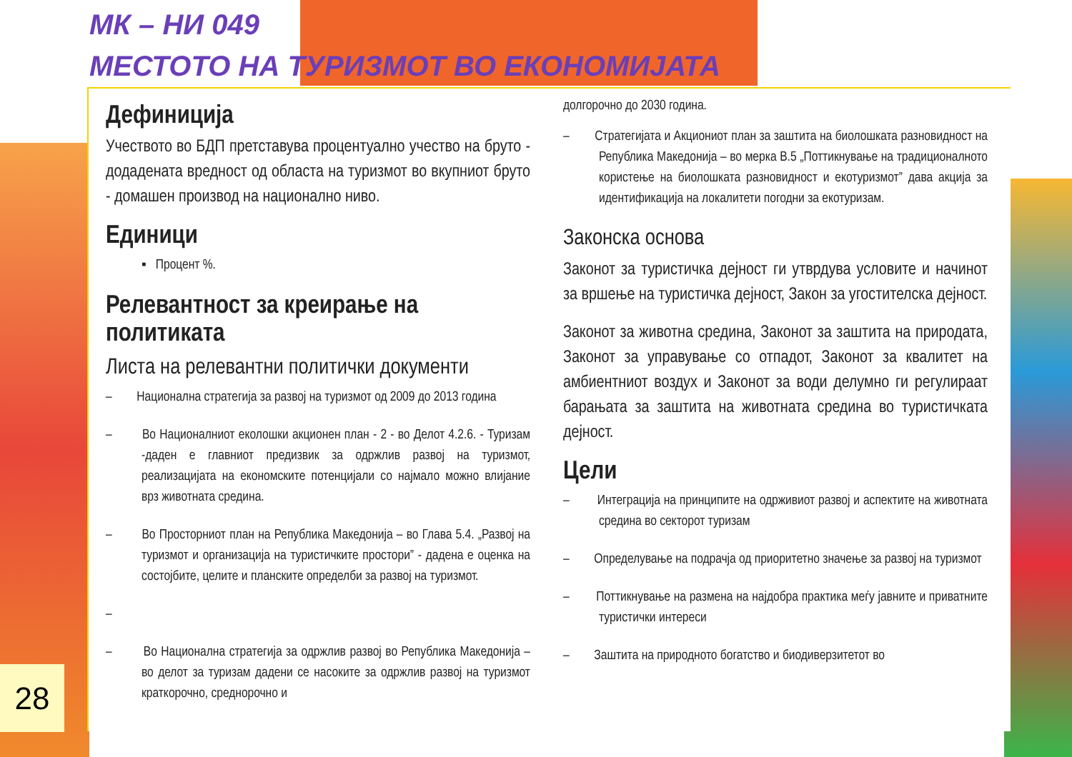МК – НИ 049
МЕСТОТО НА ТУРИЗМОТ ВО ЕКОНОМИЈАТА
Дефиниција
Учеството во БДП претставува процентуално учество на бруто - додадената вредност од областа на туризмот во вкупниот бруто - домашен производ на национално ниво.
Единици
▪ Процент %.
Релевантност за креирање на политиката
Листа на релевантни политички документи
– Национална стратегија за развој на туризмот од 2009 до 2013 година
– Во Националниот еколошки акционен план - 2 - во Делот 4.2.6. - Туризам -даден е главниот предизвик за одржлив развој на туризмот, реализацијата на економските потенцијали со најмало можно влијание врз животната средина.
– Во Просторниот план на Република Македонија – во Глава 5.4. „Развој на туризмот и организација на туристичките простори” - дадена е оценка на состојбите, целите и планските определби за развој на туризмот.
–
– Во Национална стратегија за одржлив развој во Република Македонија – во делот за туризам дадени се насоките за одржлив развој на туризмот краткорочно, среднорочно и
долгорочно до 2030 година.
– Стратегијата и Акциониот план за заштита на биолошката разновидност на Република Македонија – во мерка В.5 „Поттикнување на традиционалното користење на биолошката разновидност и екотуризмот” дава акција за идентификација на локалитети погодни за екотуризам.
Законска основа
Законот за туристичка дејност ги утврдува условите и начинот за вршење на туристичка дејност, Закон за угостителска дејност.
Законот за животна средина, Законот за заштита на природата, Законот за управување со отпадот, Законот за квалитет на амбиентниот воздух и Законот за води делумно ги регулираат барањата за заштита на животната средина во туристичката дејност.
Цели
– Интеграција на принципите на одрживиот развој и аспектите на животната средина во секторот туризам
– Определување на подрачја од приоритетно значење за развој на туризмот
– Поттикнување на размена на најдобра практика меѓу јавните и приватните туристички интереси
– Заштита на природното богатство и биодиверзитетот во
28